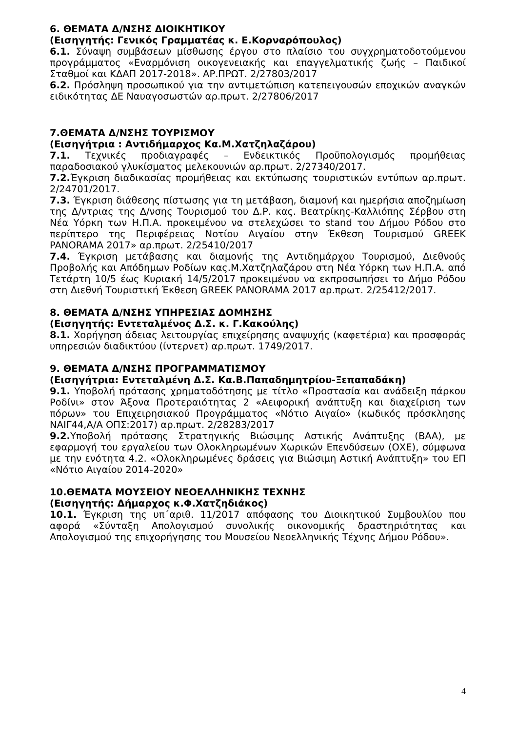6. ΘΕΜΑΤΑ Δ/ΝΣΗΣ ΔΙΟΙΚΗΤΙΚΟΥ
(Εισηγητής: Γενικός Γραμματέας κ. Ε.Κορναρόπουλος)
6.1. Σύναψη συμβάσεων μίσθωσης έργου στο πλαίσιο του συγχρηματοδοτούμενου προγράμματος «Εναρμόνιση οικογενειακής και επαγγελματικής ζωής – Παιδικοί Σταθμοί και ΚΔΑΠ 2017-2018». ΑΡ.ΠΡΩΤ. 2/27803/2017
6.2. Πρόσληψη προσωπικού για την αντιμετώπιση κατεπειγουσών εποχικών αναγκών ειδικότητας ΔΕ Ναυαγοσωστών αρ.πρωτ. 2/27806/2017
7.ΘΕΜΑΤΑ Δ/ΝΣΗΣ ΤΟΥΡΙΣΜΟΥ
(Εισηγήτρια : Αντιδήμαρχος Κα.Μ.Χατζηλαζάρου)
7.1. Τεχνικές προδιαγραφές – Ενδεικτικός Προϋπολογισμός προμήθειας παραδοσιακού γλυκίσματος μελεκουνιών αρ.πρωτ. 2/27340/2017.
7.2. Έγκριση διαδικασίας προμήθειας και εκτύπωσης τουριστικών εντύπων αρ.πρωτ. 2/24701/2017.
7.3. Έγκριση διάθεσης πίστωσης για τη μετάβαση, διαμονή και ημερήσια αποζημίωση της Δ/ντριας της Δ/νσης Τουρισμού του Δ.Ρ. κας. Βεατρίκης-Καλλιόπης Σέρβου στη Νέα Υόρκη των Η.Π.Α. προκειμένου να στελεχώσει το stand του Δήμου Ρόδου στο περίπτερο της Περιφέρειας Νοτίου Αιγαίου στην Έκθεση Τουρισμού GREEK PANORAMA 2017» αρ.πρωτ. 2/25410/2017
7.4. Έγκριση μετάβασης και διαμονής της Αντιδημάρχου Τουρισμού, Διεθνούς Προβολής και Απόδημων Ροδίων κας.Μ.Χατζηλαζάρου στη Νέα Υόρκη των Η.Π.Α. από Τετάρτη 10/5 έως Κυριακή 14/5/2017 προκειμένου να εκπροσωπήσει το Δήμο Ρόδου στη Διεθνή Τουριστική Έκθεση GREEK PANORAMA 2017 αρ.πρωτ. 2/25412/2017.
8. ΘΕΜΑΤΑ Δ/ΝΣΗΣ ΥΠΗΡΕΣΙΑΣ ΔΟΜΗΣΗΣ
(Εισηγητής: Εντεταλμένος Δ.Σ. κ. Γ.Κακούλης)
8.1. Χορήγηση άδειας λειτουργίας επιχείρησης αναψυχής (καφετέρια) και προσφοράς υπηρεσιών διαδικτύου (ίντερνετ) αρ.πρωτ. 1749/2017.
9. ΘΕΜΑΤΑ Δ/ΝΣΗΣ ΠΡΟΓΡΑΜΜΑΤΙΣΜΟΥ
(Εισηγήτρια: Εντεταλμένη Δ.Σ. Κα.Β.Παπαδημητρίου-Ξεπαπαδάκη)
9.1. Υποβολή πρότασης χρηματοδότησης με τίτλο «Προστασία και ανάδειξη πάρκου Ροδίνι» στον Άξονα Προτεραιότητας 2 «Αειφορική ανάπτυξη και διαχείριση των πόρων» του Επιχειρησιακού Προγράμματος «Νότιο Αιγαίο» (κωδικός πρόσκλησης ΝΑΙΓ44,Α/Α ΟΠΣ:2017) αρ.πρωτ. 2/28283/2017
9.2. Υποβολή πρότασης Στρατηγικής Βιώσιμης Αστικής Ανάπτυξης (ΒΑΑ), με εφαρμογή του εργαλείου των Ολοκληρωμένων Χωρικών Επενδύσεων (ΟΧΕ), σύμφωνα με την ενότητα 4.2. «Ολοκληρωμένες δράσεις για Βιώσιμη Αστική Ανάπτυξη» του ΕΠ «Νότιο Αιγαίου 2014-2020»
10.ΘΕΜΑΤΑ ΜΟΥΣΕΙΟΥ ΝΕΟΕΛΛΗΝΙΚΗΣ ΤΕΧΝΗΣ
(Εισηγητής: Δήμαρχος κ.Φ.Χατζηδιάκος)
10.1. Έγκριση της υπ΄αριθ. 11/2017 απόφασης του Διοικητικού Συμβουλίου που αφορά «Σύνταξη Απολογισμού συνολικής οικονομικής δραστηριότητας και Απολογισμού της επιχορήγησης του Μουσείου Νεοελληνικής Τέχνης Δήμου Ρόδου».
4